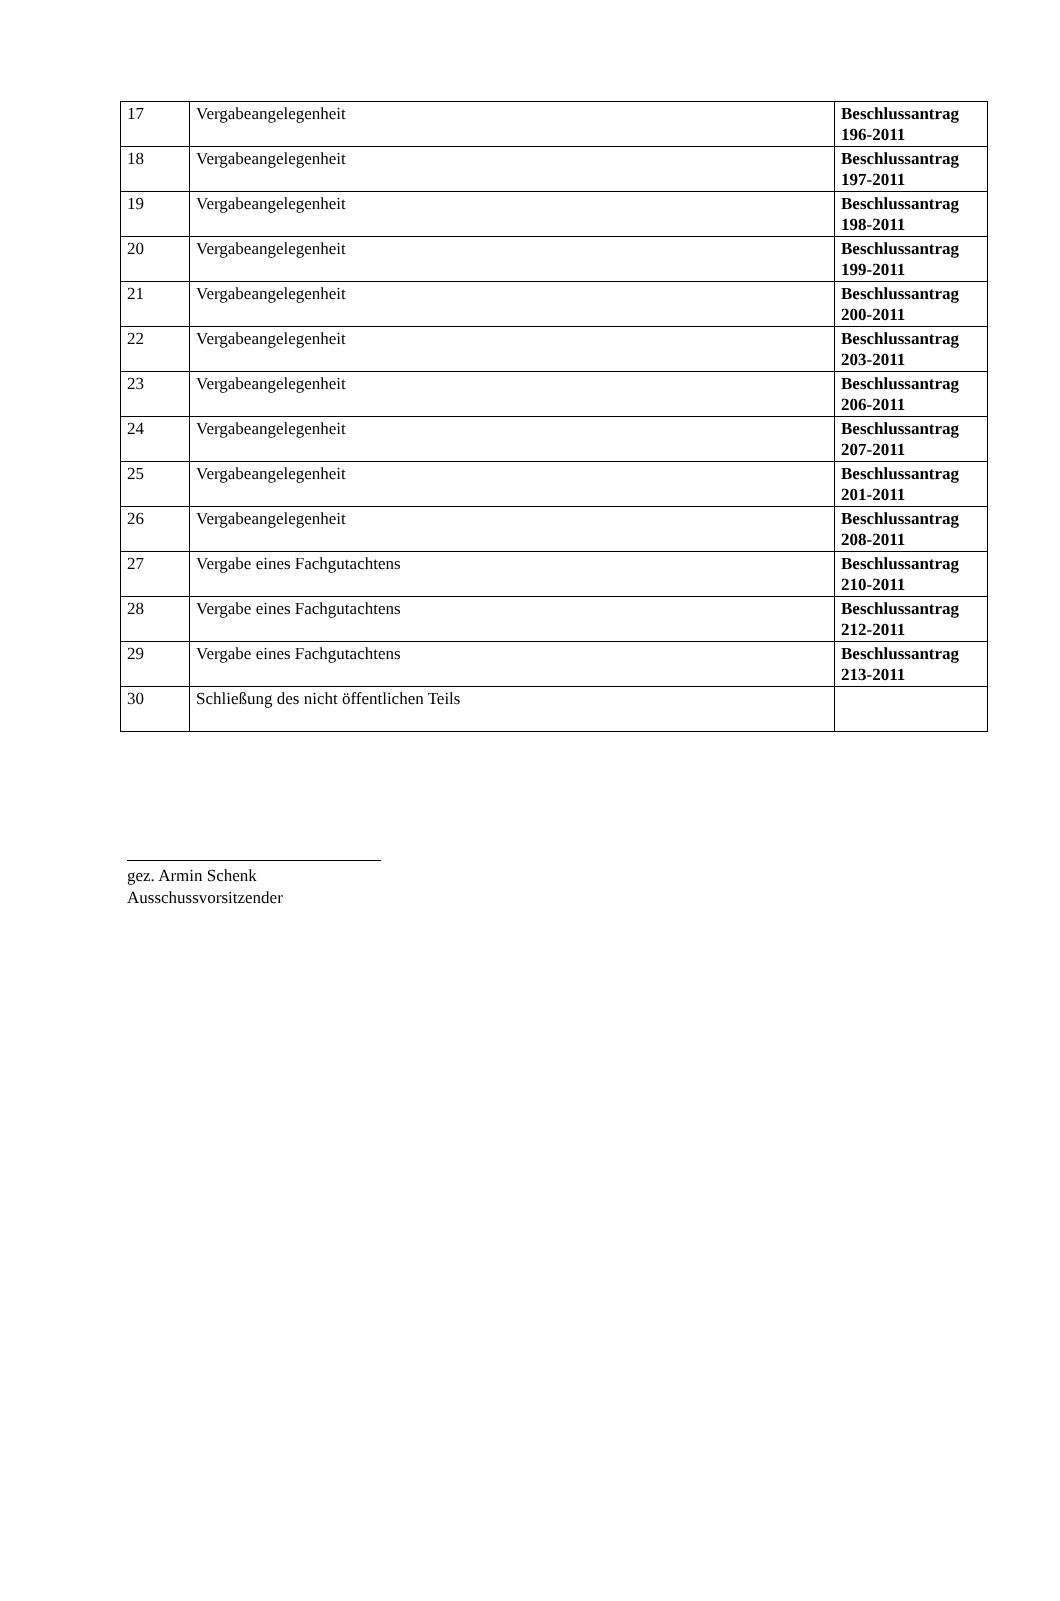| 17 | Vergabeangelegenheit | Beschlussantrag 196-2011 |
| 18 | Vergabeangelegenheit | Beschlussantrag 197-2011 |
| 19 | Vergabeangelegenheit | Beschlussantrag 198-2011 |
| 20 | Vergabeangelegenheit | Beschlussantrag 199-2011 |
| 21 | Vergabeangelegenheit | Beschlussantrag 200-2011 |
| 22 | Vergabeangelegenheit | Beschlussantrag 203-2011 |
| 23 | Vergabeangelegenheit | Beschlussantrag 206-2011 |
| 24 | Vergabeangelegenheit | Beschlussantrag 207-2011 |
| 25 | Vergabeangelegenheit | Beschlussantrag 201-2011 |
| 26 | Vergabeangelegenheit | Beschlussantrag 208-2011 |
| 27 | Vergabe eines Fachgutachtens | Beschlussantrag 210-2011 |
| 28 | Vergabe eines Fachgutachtens | Beschlussantrag 212-2011 |
| 29 | Vergabe eines Fachgutachtens | Beschlussantrag 213-2011 |
| 30 | Schließung des nicht öffentlichen Teils | |
gez. Armin Schenk
Ausschussvorsitzender